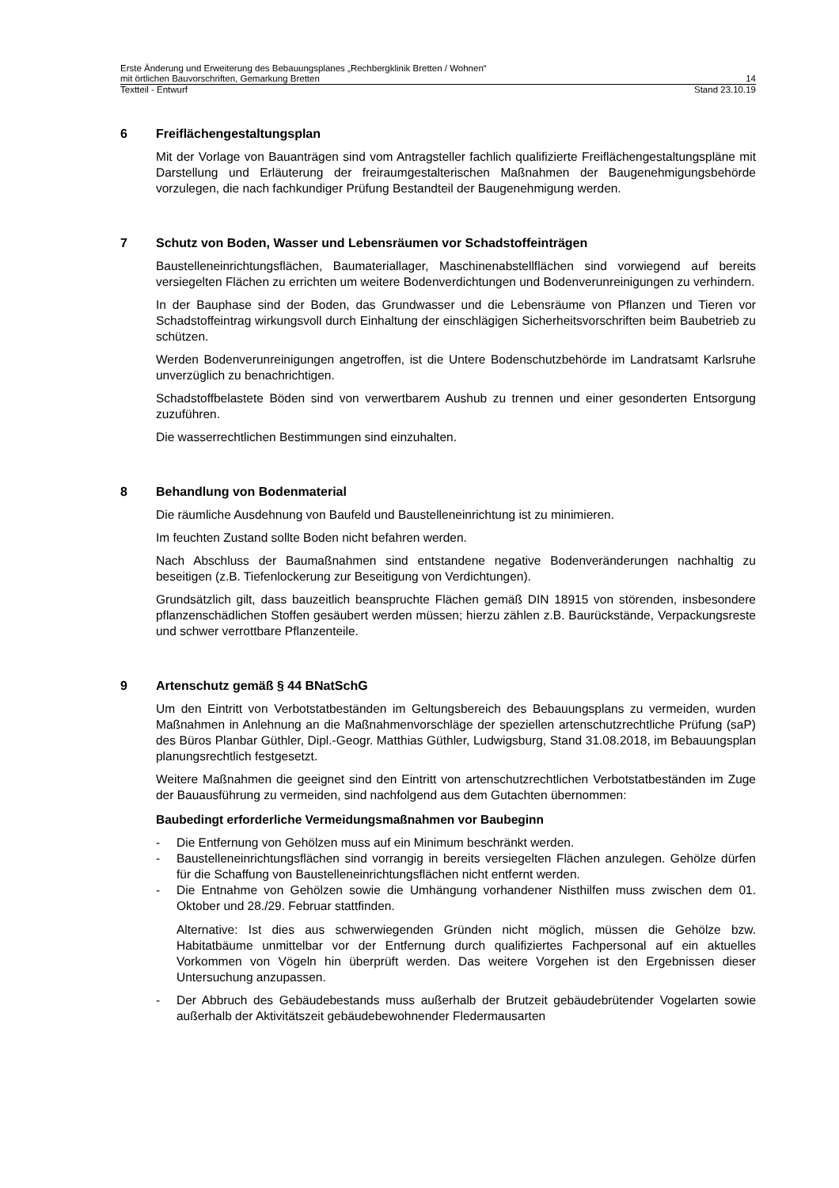Erste Änderung und Erweiterung des Bebauungsplanes „Rechbergklinik Bretten / Wohnen“
mit örtlichen Bauvorschriften, Gemarkung Bretten 14
Textteil - Entwurf Stand 23.10.19
6 Freiflächengestaltungsplan
Mit der Vorlage von Bauanträgen sind vom Antragsteller fachlich qualifizierte Freiflächengestaltungspläne mit Darstellung und Erläuterung der freiraumgestalterischen Maßnahmen der Baugenehmigungsbehörde vorzulegen, die nach fachkundiger Prüfung Bestandteil der Baugenehmigung werden.
7 Schutz von Boden, Wasser und Lebensräumen vor Schadstoffeinträgen
Baustelleneinrichtungsflächen, Baumateriallager, Maschinenabstellflächen sind vorwiegend auf bereits versiegelten Flächen zu errichten um weitere Bodenverdichtungen und Bodenverunreinigungen zu verhindern.
In der Bauphase sind der Boden, das Grundwasser und die Lebensräume von Pflanzen und Tieren vor Schadstoffeintrag wirkungsvoll durch Einhaltung der einschlägigen Sicherheitsvorschriften beim Baubetrieb zu schützen.
Werden Bodenverunreinigungen angetroffen, ist die Untere Bodenschutzbehörde im Landratsamt Karlsruhe unverzüglich zu benachrichtigen.
Schadstoffbelastete Böden sind von verwertbarem Aushub zu trennen und einer gesonderten Entsorgung zuzuführen.
Die wasserrechtlichen Bestimmungen sind einzuhalten.
8 Behandlung von Bodenmaterial
Die räumliche Ausdehnung von Baufeld und Baustelleneinrichtung ist zu minimieren.
Im feuchten Zustand sollte Boden nicht befahren werden.
Nach Abschluss der Baumaßnahmen sind entstandene negative Bodenveränderungen nachhaltig zu beseitigen (z.B. Tiefenlockerung zur Beseitigung von Verdichtungen).
Grundsätzlich gilt, dass bauzeitlich beanspruchte Flächen gemäß DIN 18915 von störenden, insbesondere pflanzenschädlichen Stoffen gesäubert werden müssen; hierzu zählen z.B. Baurückstände, Verpackungsreste und schwer verrottbare Pflanzenteile.
9 Artenschutz gemäß § 44 BNatSchG
Um den Eintritt von Verbotstatbeständen im Geltungsbereich des Bebauungsplans zu vermeiden, wurden Maßnahmen in Anlehnung an die Maßnahmenvorschläge der speziellen artenschutzrechtliche Prüfung (saP) des Büros Planbar Güthler, Dipl.-Geogr. Matthias Güthler, Ludwigsburg, Stand 31.08.2018, im Bebauungsplan planungsrechtlich festgesetzt.
Weitere Maßnahmen die geeignet sind den Eintritt von artenschutzrechtlichen Verbotstatbeständen im Zuge der Bauausführung zu vermeiden, sind nachfolgend aus dem Gutachten übernommen:
Baubedingt erforderliche Vermeidungsmaßnahmen vor Baubeginn
- Die Entfernung von Gehölzen muss auf ein Minimum beschränkt werden.
- Baustelleneinrichtungsflächen sind vorrangig in bereits versiegelten Flächen anzulegen. Gehölze dürfen für die Schaffung von Baustelleneinrichtungsflächen nicht entfernt werden.
- Die Entnahme von Gehölzen sowie die Umhängung vorhandener Nisthilfen muss zwischen dem 01. Oktober und 28./29. Februar stattfinden.
Alternative: Ist dies aus schwerwiegenden Gründen nicht möglich, müssen die Gehölze bzw. Habitatbäume unmittelbar vor der Entfernung durch qualifiziertes Fachpersonal auf ein aktuelles Vorkommen von Vögeln hin überprüft werden. Das weitere Vorgehen ist den Ergebnissen dieser Untersuchung anzupassen.
- Der Abbruch des Gebäudebestands muss außerhalb der Brutzeit gebäudebrütender Vogelarten sowie außerhalb der Aktivitätszeit gebäudebewohnender Fledermausarten